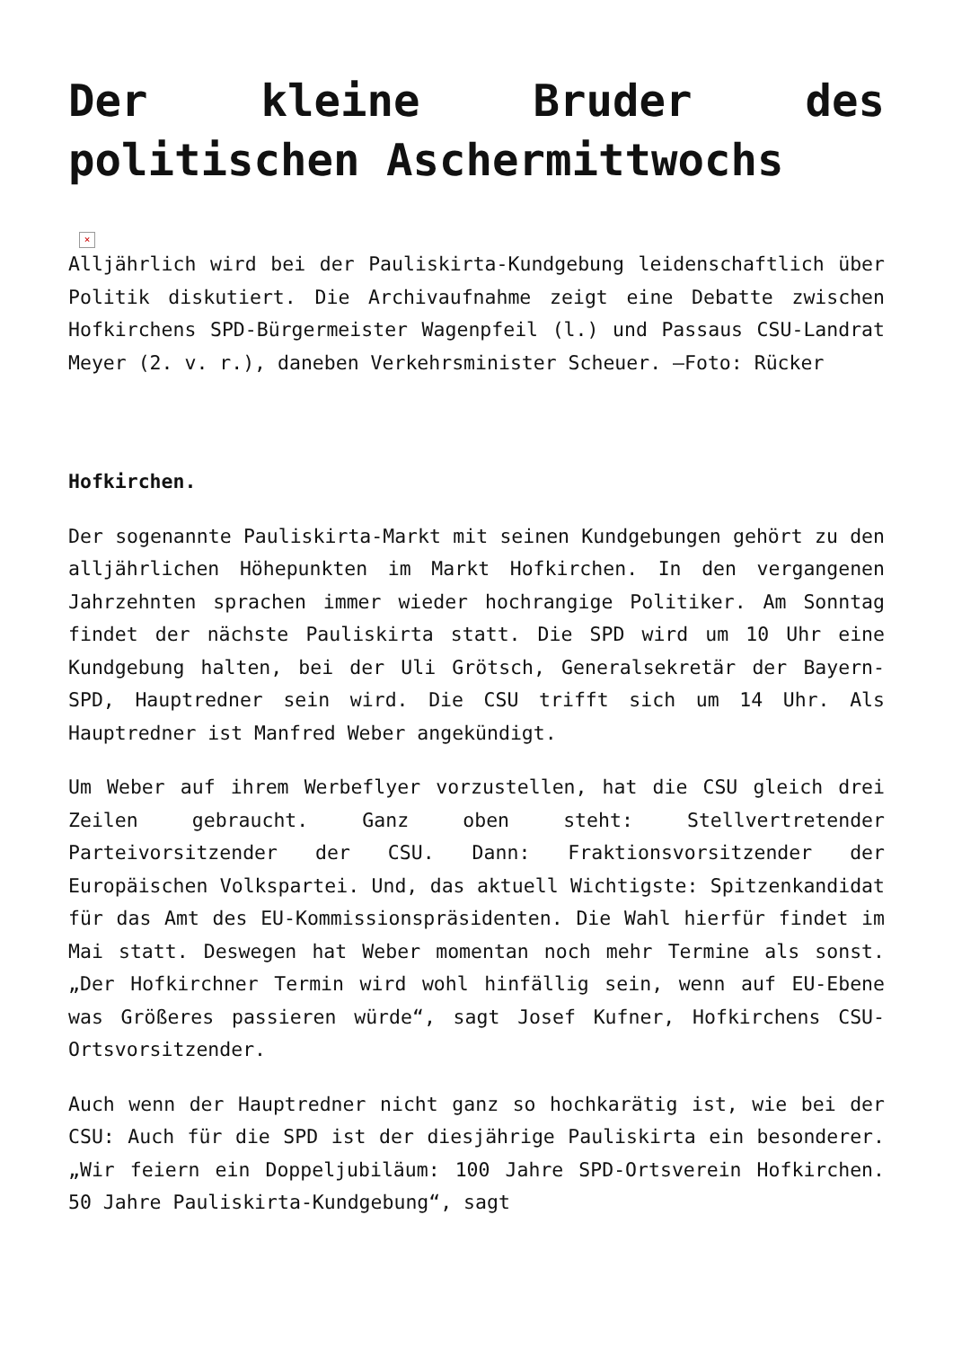Der kleine Bruder des politischen Aschermittwochs
×
Alljährlich wird bei der Pauliskirta-Kundgebung leidenschaftlich über Politik diskutiert. Die Archivaufnahme zeigt eine Debatte zwischen Hofkirchens SPD-Bürgermeister Wagenpfeil (l.) und Passaus CSU-Landrat Meyer (2. v. r.), daneben Verkehrsminister Scheuer. –Foto: Rücker
Hofkirchen.
Der sogenannte Pauliskirta-Markt mit seinen Kundgebungen gehört zu den alljährlichen Höhepunkten im Markt Hofkirchen. In den vergangenen Jahrzehnten sprachen immer wieder hochrangige Politiker. Am Sonntag findet der nächste Pauliskirta statt. Die SPD wird um 10 Uhr eine Kundgebung halten, bei der Uli Grötsch, Generalsekretär der Bayern-SPD, Hauptredner sein wird. Die CSU trifft sich um 14 Uhr. Als Hauptredner ist Manfred Weber angekündigt.
Um Weber auf ihrem Werbeflyer vorzustellen, hat die CSU gleich drei Zeilen gebraucht. Ganz oben steht: Stellvertretender Parteivorsitzender der CSU. Dann: Fraktionsvorsitzender der Europäischen Volkspartei. Und, das aktuell Wichtigste: Spitzenkandidat für das Amt des EU-Kommissionspräsidenten. Die Wahl hierfür findet im Mai statt. Deswegen hat Weber momentan noch mehr Termine als sonst. „Der Hofkirchner Termin wird wohl hinfällig sein, wenn auf EU-Ebene was Größeres passieren würde“, sagt Josef Kufner, Hofkirchens CSU-Ortsvorsitzender.
Auch wenn der Hauptredner nicht ganz so hochkarätig ist, wie bei der CSU: Auch für die SPD ist der diesjährige Pauliskirta ein besonderer. „Wir feiern ein Doppeljubiläum: 100 Jahre SPD-Ortsverein Hofkirchen. 50 Jahre Pauliskirta-Kundgebung“, sagt